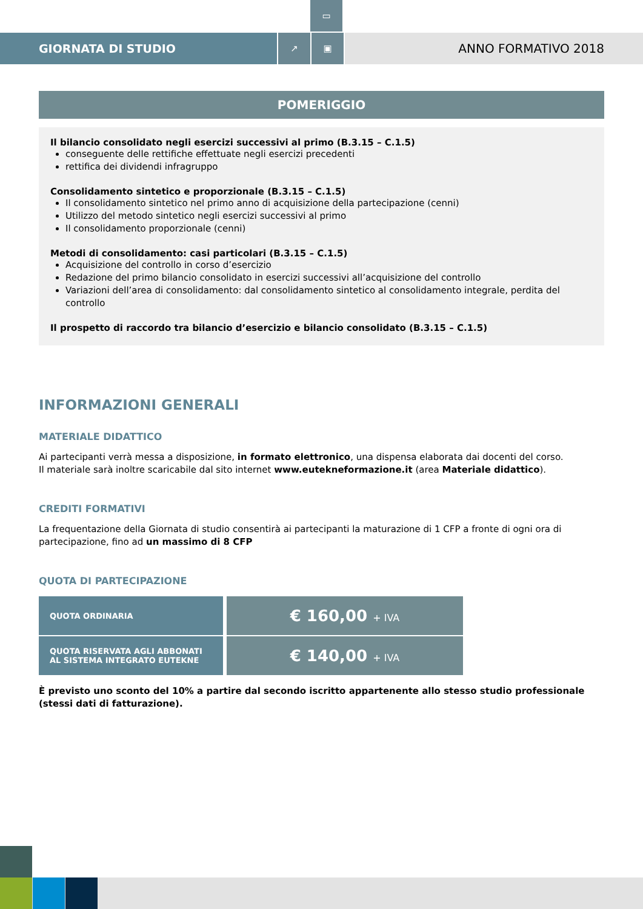▭
GIORNATA DI STUDIO
↗ ▣
ANNO FORMATIVO 2018
POMERIGGIO
Il bilancio consolidato negli esercizi successivi al primo (B.3.15 – C.1.5)
conseguente delle rettifiche effettuate negli esercizi precedenti
rettifica dei dividendi infragruppo
Consolidamento sintetico e proporzionale (B.3.15 – C.1.5)
Il consolidamento sintetico nel primo anno di acquisizione della partecipazione (cenni)
Utilizzo del metodo sintetico negli esercizi successivi al primo
Il consolidamento proporzionale (cenni)
Metodi di consolidamento: casi particolari (B.3.15 – C.1.5)
Acquisizione del controllo in corso d’esercizio
Redazione del primo bilancio consolidato in esercizi successivi all’acquisizione del controllo
Variazioni dell’area di consolidamento: dal consolidamento sintetico al consolidamento integrale, perdita del controllo
Il prospetto di raccordo tra bilancio d’esercizio e bilancio consolidato (B.3.15 – C.1.5)
INFORMAZIONI GENERALI
MATERIALE DIDATTICO
Ai partecipanti verrà messa a disposizione, in formato elettronico, una dispensa elaborata dai docenti del corso.
Il materiale sarà inoltre scaricabile dal sito internet www.eutekneformazione.it (area Materiale didattico).
CREDITI FORMATIVI
La frequentazione della Giornata di studio consentirà ai partecipanti la maturazione di 1 CFP a fronte di ogni ora di partecipazione, fino ad un massimo di 8 CFP
QUOTA DI PARTECIPAZIONE
| QUOTA ORDINARIA | € 160,00 + IVA |
| QUOTA RISERVATA AGLI ABBONATI AL SISTEMA INTEGRATO EUTEKNE | € 140,00 + IVA |
È previsto uno sconto del 10% a partire dal secondo iscritto appartenente allo stesso studio professionale
(stessi dati di fatturazione).